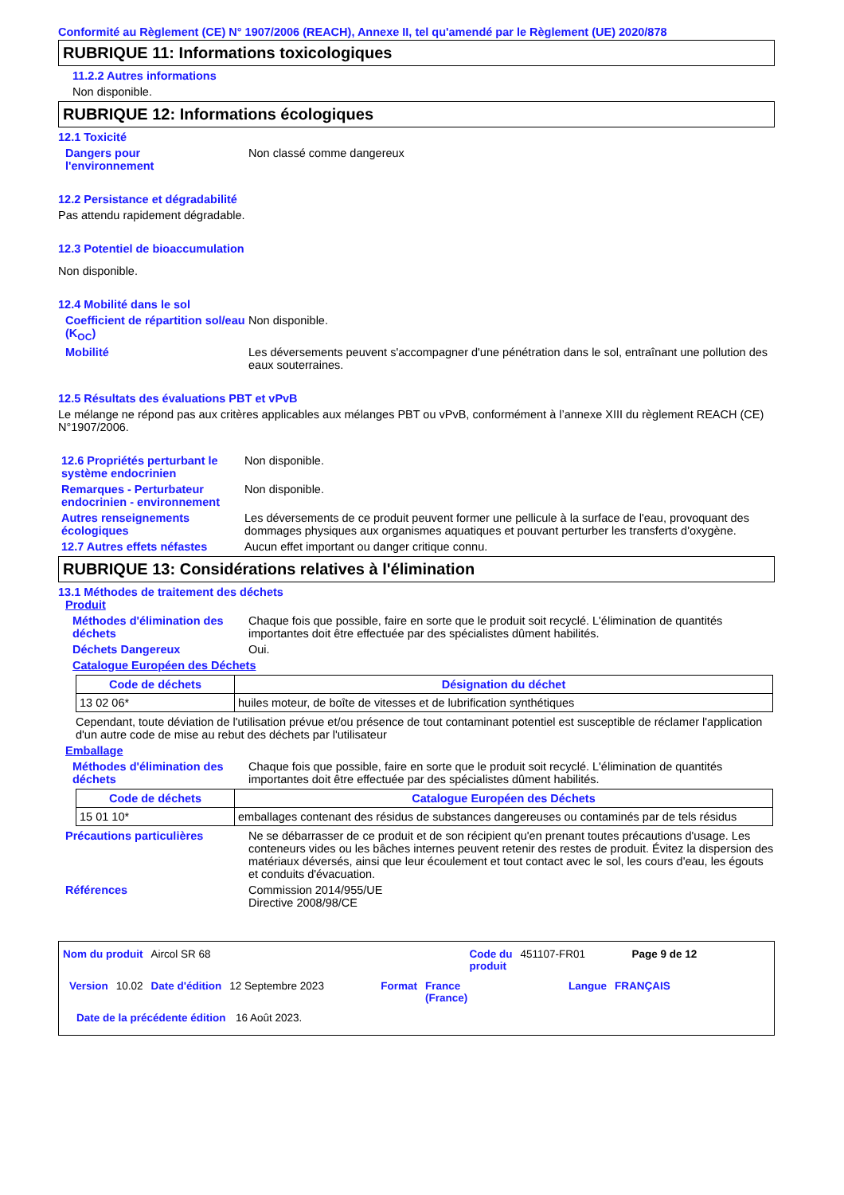Conformité au Règlement (CE) N° 1907/2006 (REACH), Annexe II, tel qu'amendé par le Règlement (UE) 2020/878
RUBRIQUE 11: Informations toxicologiques
11.2.2 Autres informations
Non disponible.
RUBRIQUE 12: Informations écologiques
12.1 Toxicité
Dangers pour
l'environnement
Non classé comme dangereux
12.2 Persistance et dégradabilité
Pas attendu rapidement dégradable.
12.3 Potentiel de bioaccumulation
Non disponible.
12.4 Mobilité dans le sol
Coefficient de répartition sol/eau (K<sub>OC</sub>)
Non disponible.
Mobilité Les déversements peuvent s'accompagner d'une pénétration dans le sol, entraînant une pollution des eaux souterraines.
12.5 Résultats des évaluations PBT et vPvB
Le mélange ne répond pas aux critères applicables aux mélanges PBT ou vPvB, conformément à l’annexe XIII du règlement REACH (CE) N°1907/2006.
12.6 Propriétés perturbant le système endocrinien
Non disponible.
Remarques - Perturbateur endocrinien - environnement
Non disponible.
Autres renseignements écologiques
Les déversements de ce produit peuvent former une pellicule à la surface de l'eau, provoquant des dommages physiques aux organismes aquatiques et pouvant perturber les transferts d'oxygène.
12.7 Autres effets néfastes
Aucun effet important ou danger critique connu.
RUBRIQUE 13: Considérations relatives à l'élimination
13.1 Méthodes de traitement des déchets
Produit
Méthodes d'élimination des déchets
Chaque fois que possible, faire en sorte que le produit soit recyclé. L'élimination de quantités importantes doit être effectuée par des spécialistes dûment habilités.
Déchets Dangereux Oui.
Catalogue Européen des Déchets
| Code de déchets | Désignation du déchet |
| --- | --- |
| 13 02 06* | huiles moteur, de boîte de vitesses et de lubrification synthétiques |
Cependant, toute déviation de l'utilisation prévue et/ou présence de tout contaminant potentiel est susceptible de réclamer l'application d'un autre code de mise au rebut des déchets par l'utilisateur
Emballage
Méthodes d'élimination des déchets
Chaque fois que possible, faire en sorte que le produit soit recyclé. L'élimination de quantités importantes doit être effectuée par des spécialistes dûment habilités.
| Code de déchets | Catalogue Européen des Déchets |
| --- | --- |
| 15 01 10* | emballages contenant des résidus de substances dangereuses ou contaminés par de tels résidus |
Précautions particulières Ne se débarrasser de ce produit et de son récipient qu'en prenant toutes précautions d'usage. Les conteneurs vides ou les bâches internes peuvent retenir des restes de produit. Évitez la dispersion des matériaux déversés, ainsi que leur écoulement et tout contact avec le sol, les cours d'eau, les égouts et conduits d'évacuation.
Références Commission 2014/955/UE
Directive 2008/98/CE
Nom du produit Aircol SR 68 Code du
produit 451107-FR01 Page 9 de 12
Version 10.02 Date d'édition 12 Septembre 2023 Format France
(France) Langue FRANÇAIS
Date de la précédente édition 16 Août 2023.